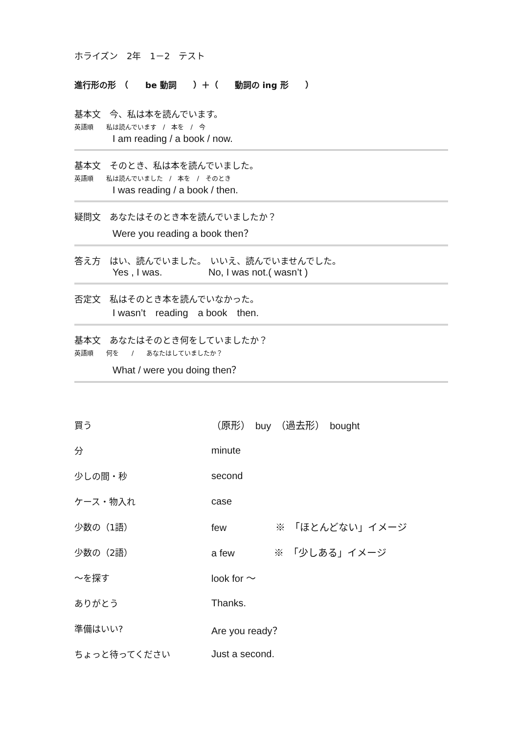ホライズン　2年　1－2　テスト
進行形の形　（　　be 動詞　　）＋（　　動詞の ing 形　　）
基本文　今、私は本を読んでいます。
英語順　　私は読んでいます　/　本を　/　今
I am reading / a book / now.
基本文　そのとき、私は本を読んでいました。
英語順　　私は読んでいました　/　本を　/　そのとき
I was reading / a book / then.
疑問文　あなたはそのとき本を読んでいましたか？
Were you reading a book then？
答え方　はい、読んでいました。　いいえ、読んでいませんでした。
Yes , I was. No, I was not.( wasn’t )
否定文　私はそのとき本を読んでいなかった。
I wasn’t　reading　a book　then.
基本文　あなたはそのとき何をしていましたか？
英語順　　何を　　/　　あなたはしていましたか？
What / were you doing then？
| 買う | （原形） buy （過去形） bought |
| 分 | minute |
| 少しの間・秒 | second |
| ケース・物入れ | case |
| 少数の（1語） | few ※ 「ほとんどない」イメージ |
| 少数の（2語） | a few ※ 「少しある」イメージ |
| ～を探す | look for ～ |
| ありがとう | Thanks. |
| 準備はいい? | Are you ready？ |
| ちょっと待ってください | Just a second. |